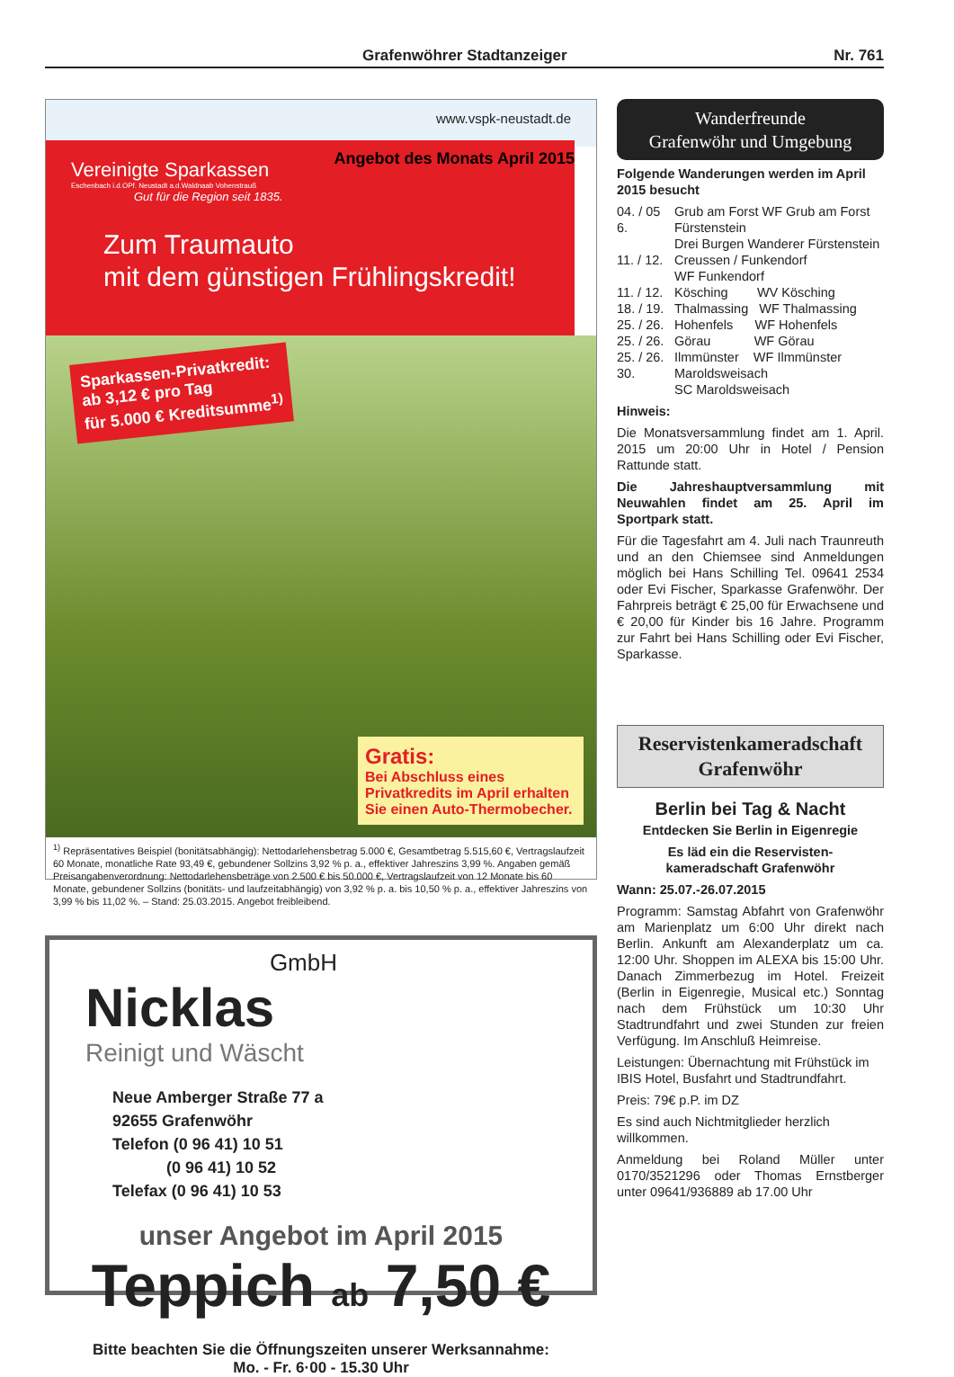Grafenwöhrer Stadtanzeiger Nr. 761
www.vspk-neustadt.de
Vereinigte Sparkassen
Eschenbach i.d.OPf. Neustadt a.d.Waldnaab Vohenstrauß
Gut für die Region seit 1835.
Angebot des Monats April 2015
Zum Traumauto
mit dem günstigen Frühlingskredit!
Sparkassen-Privatkredit:
ab 3,12 € pro Tag
für 5.000 € Kreditsumme<sup>1)</sup>
Gratis:
Bei Abschluss eines Privatkredits im April erhalten Sie einen Auto-Thermobecher.
<sup>1)</sup> Repräsentatives Beispiel (bonitätsabhängig): Nettodarlehensbetrag 5.000 €, Gesamtbetrag 5.515,60 €, Vertragslaufzeit 60 Monate, monatliche Rate 93,49 €, gebundener Sollzins 3,92 % p. a., effektiver Jahreszins 3,99 %. Angaben gemäß Preisangabenverordnung: Nettodarlehensbeträge von 2.500 € bis 50.000 €, Vertragslaufzeit von 12 Monate bis 60 Monate, gebundener Sollzins (bonitäts- und laufzeitabhängig) von 3,92 % p. a. bis 10,50 % p. a., effektiver Jahreszins von 3,99 % bis 11,02 %. – Stand: 25.03.2015. Angebot freibleibend.
GmbH
Nicklas
Reinigt und Wäscht
Neue Amberger Straße 77 a
92655 Grafenwöhr
Telefon (0 96 41) 10 51
(0 96 41) 10 52
Telefax (0 96 41) 10 53
unser Angebot im April 2015
Teppich ab 7,50 €
Bitte beachten Sie die Öffnungszeiten unserer Werksannahme:
Mo. - Fr. 6·00 - 15.30 Uhr
Wanderfreunde
Grafenwöhr und Umgebung
Folgende Wanderungen werden im April 2015 besucht
04. / 05 Grub am Forst WF Grub am Forst
6. Fürstenstein
Drei Burgen Wanderer Fürstenstein
11. / 12. Creussen / Funkendorf
WF Funkendorf
11. / 12. Kösching WV Kösching
18. / 19. Thalmassing WF Thalmassing
25. / 26. Hohenfels WF Hohenfels
25. / 26. Görau WF Görau
25. / 26. Ilmmünster WF Ilmmünster
30. Maroldsweisach
SC Maroldsweisach
Hinweis:
Die Monatsversammlung findet am 1. April. 2015 um 20:00 Uhr in Hotel / Pension Rattunde statt.
Die Jahreshauptversammlung mit Neuwahlen findet am 25. April im Sportpark statt.
Für die Tagesfahrt am 4. Juli nach Traunreuth und an den Chiemsee sind Anmeldungen möglich bei Hans Schilling Tel. 09641 2534 oder Evi Fischer, Sparkasse Grafenwöhr. Der Fahrpreis beträgt € 25,00 für Erwachsene und € 20,00 für Kinder bis 16 Jahre. Programm zur Fahrt bei Hans Schilling oder Evi Fischer, Sparkasse.
Reservistenkameradschaft
Grafenwöhr
Berlin bei Tag & Nacht
Entdecken Sie Berlin in Eigenregie
Es läd ein die Reservisten-
kameradschaft Grafenwöhr
Wann: 25.07.-26.07.2015
Programm: Samstag Abfahrt von Grafenwöhr am Marienplatz um 6:00 Uhr direkt nach Berlin. Ankunft am Alexanderplatz um ca. 12:00 Uhr. Shoppen im ALEXA bis 15:00 Uhr. Danach Zimmerbezug im Hotel. Freizeit (Berlin in Eigenregie, Musical etc.) Sonntag nach dem Frühstück um 10:30 Uhr Stadtrundfahrt und zwei Stunden zur freien Verfügung. Im Anschluß Heimreise.
Leistungen: Übernachtung mit Frühstück im IBIS Hotel, Busfahrt und Stadtrundfahrt.
Preis: 79€ p.P. im DZ
Es sind auch Nichtmitglieder herzlich willkommen.
Anmeldung bei Roland Müller unter 0170/3521296 oder Thomas Ernstberger unter 09641/936889 ab 17.00 Uhr